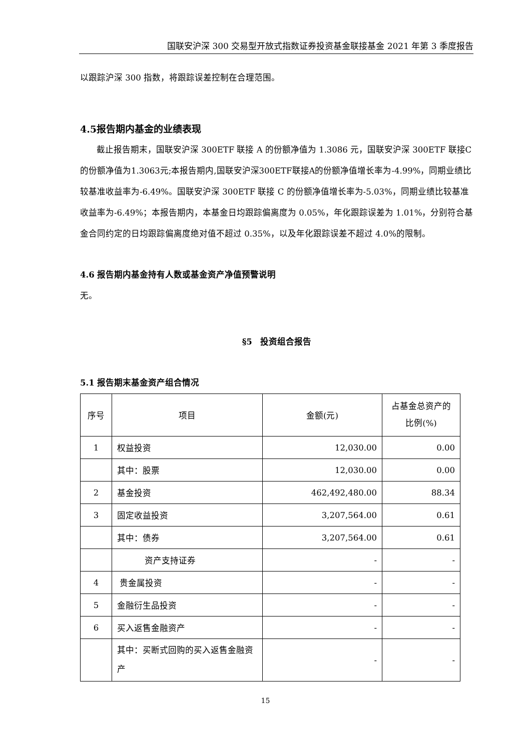国联安沪深 300 交易型开放式指数证券投资基金联接基金 2021 年第 3 季度报告
以跟踪沪深 300 指数，将跟踪误差控制在合理范围。
4.5报告期内基金的业绩表现
  截止报告期末，国联安沪深 300ETF 联接 A 的份额净值为 1.3086 元，国联安沪深 300ETF 联接C的份额净值为1.3063元;本报告期内,国联安沪深300ETF联接A的份额净值增长率为-4.99%，同期业绩比较基准收益率为-6.49%。国联安沪深 300ETF 联接 C 的份额净值增长率为-5.03%，同期业绩比较基准收益率为-6.49%；本报告期内，本基金日均跟踪偏离度为 0.05%，年化跟踪误差为 1.01%，分别符合基金合同约定的日均跟踪偏离度绝对值不超过 0.35%，以及年化跟踪误差不超过 4.0%的限制。
4.6 报告期内基金持有人数或基金资产净值预警说明
无。
§5 投资组合报告
5.1 报告期末基金资产组合情况
| 序号 | 项目 | 金额(元) | 占基金总资产的比例(%) |
| --- | --- | --- | --- |
| 1 | 权益投资 | 12,030.00 | 0.00 |
| | 其中：股票 | 12,030.00 | 0.00 |
| 2 | 基金投资 | 462,492,480.00 | 88.34 |
| 3 | 固定收益投资 | 3,207,564.00 | 0.61 |
| | 其中：债券 | 3,207,564.00 | 0.61 |
| | 资产支持证券 | - | - |
| 4 | 贵金属投资 | - | - |
| 5 | 金融衍生品投资 | - | - |
| 6 | 买入返售金融资产 | - | - |
| | 其中：买断式回购的买入返售金融资产 | - | - |
15